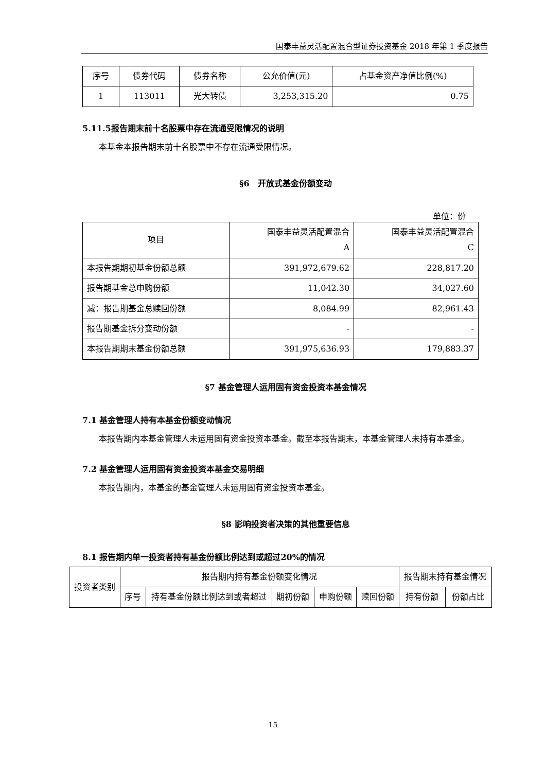国泰丰益灵活配置混合型证券投资基金 2018 年第 1 季度报告
| 序号 | 债券代码 | 债券名称 | 公允价值(元) | 占基金资产净值比例(%) |
| --- | --- | --- | --- | --- |
| 1 | 113011 | 光大转债 | 3,253,315.20 | 0.75 |
5.11.5报告期末前十名股票中存在流通受限情况的说明
本基金本报告期末前十名股票中不存在流通受限情况。
§6　开放式基金份额变动
单位：份
| 项目 | 国泰丰益灵活配置混合 A | 国泰丰益灵活配置混合 C |
| --- | --- | --- |
| 本报告期期初基金份额总额 | 391,972,679.62 | 228,817.20 |
| 报告期基金总申购份额 | 11,042.30 | 34,027.60 |
| 减：报告期基金总赎回份额 | 8,084.99 | 82,961.43 |
| 报告期基金拆分变动份额 | - | - |
| 本报告期期末基金份额总额 | 391,975,636.93 | 179,883.37 |
§7 基金管理人运用固有资金投资本基金情况
7.1 基金管理人持有本基金份额变动情况
本报告期内本基金管理人未运用固有资金投资本基金。截至本报告期末，本基金管理人未持有本基金。
7.2 基金管理人运用固有资金投资本基金交易明细
本报告期内，本基金的基金管理人未运用固有资金投资本基金。
§8 影响投资者决策的其他重要信息
8.1 报告期内单一投资者持有基金份额比例达到或超过20%的情况
| 投资者类别 | 报告期内持有基金份额变化情况 | | | | | 报告期末持有基金情况 | |
| --- | --- | --- | --- | --- | --- | --- | --- |
| | 序号 | 持有基金份额比例达到或者超过 | 期初份额 | 申购份额 | 赎回份额 | 持有份额 | 份额占比 |
15